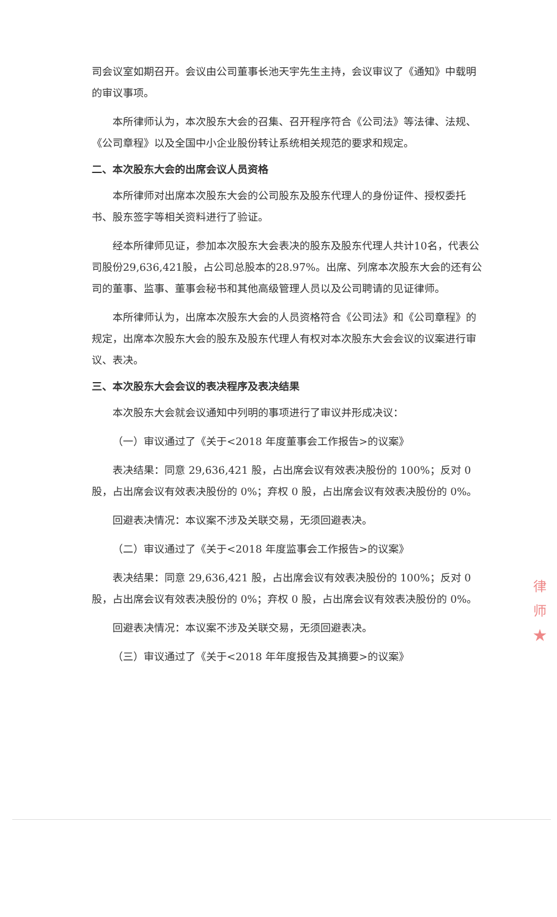司会议室如期召开。会议由公司董事长池天宇先生主持，会议审议了《通知》中载明的审议事项。
本所律师认为，本次股东大会的召集、召开程序符合《公司法》等法律、法规、《公司章程》以及全国中小企业股份转让系统相关规范的要求和规定。
二、本次股东大会的出席会议人员资格
本所律师对出席本次股东大会的公司股东及股东代理人的身份证件、授权委托书、股东签字等相关资料进行了验证。
经本所律师见证，参加本次股东大会表决的股东及股东代理人共计10名，代表公司股份29,636,421股，占公司总股本的28.97%。出席、列席本次股东大会的还有公司的董事、监事、董事会秘书和其他高级管理人员以及公司聘请的见证律师。
本所律师认为，出席本次股东大会的人员资格符合《公司法》和《公司章程》的规定，出席本次股东大会的股东及股东代理人有权对本次股东大会会议的议案进行审议、表决。
三、本次股东大会会议的表决程序及表决结果
本次股东大会就会议通知中列明的事项进行了审议并形成决议：
（一）审议通过了《关于<2018 年度董事会工作报告>的议案》
表决结果：同意 29,636,421 股，占出席会议有效表决股份的 100%；反对 0 股，占出席会议有效表决股份的 0%；弃权 0 股，占出席会议有效表决股份的 0%。
回避表决情况：本议案不涉及关联交易，无须回避表决。
（二）审议通过了《关于<2018 年度监事会工作报告>的议案》
表决结果：同意 29,636,421 股，占出席会议有效表决股份的 100%；反对 0 股，占出席会议有效表决股份的 0%；弃权 0 股，占出席会议有效表决股份的 0%。
回避表决情况：本议案不涉及关联交易，无须回避表决。
（三）审议通过了《关于<2018 年年度报告及其摘要>的议案》
律师 ★